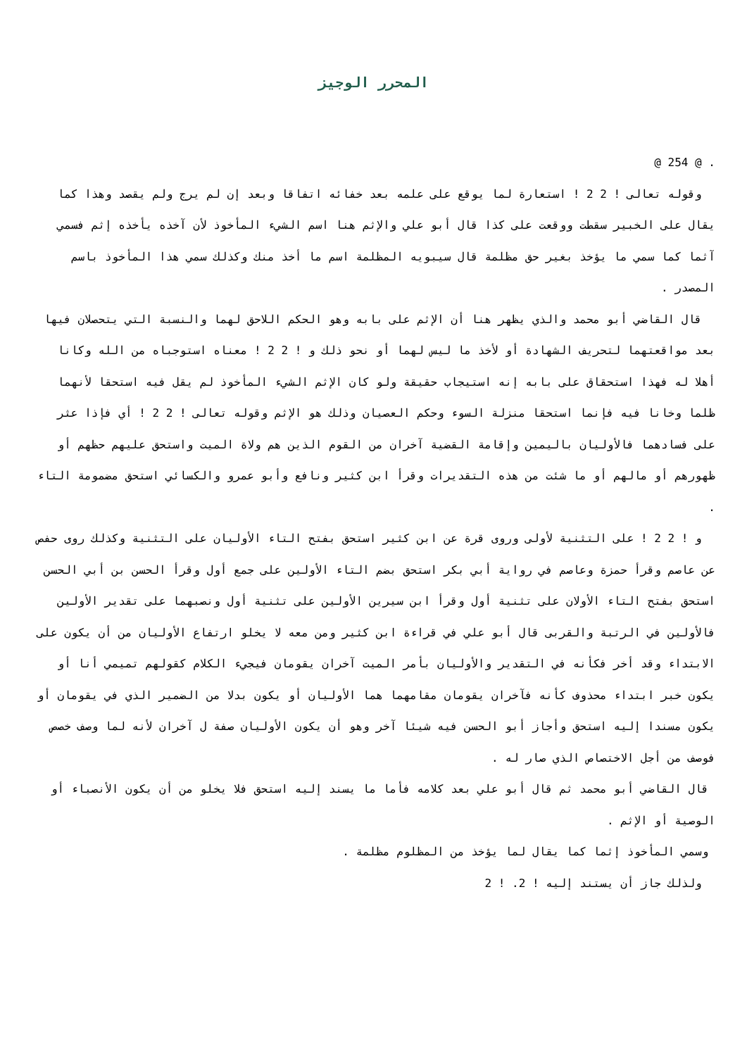المحرر الوجيز
. @ 254 @
وقوله تعالى ! 2 2 ! استعارة لما يوقع على علمه بعد خفائه اتفاقا وبعد إن لم يرج ولم يقصد وهذا كما يقال على الخبير سقطت ووقعت على كذا قال أبو علي والإثم هنا اسم الشيء المأخوذ لأن آخذه يأخذه إثم فسمي آثما كما سمي ما يؤخذ بغير حق مظلمة قال سيبويه المظلمة اسم ما أخذ منك وكذلك سمي هذا المأخوذ باسم المصدر .
قال القاضي أبو محمد والذي يظهر هنا أن الإثم على بابه وهو الحكم اللاحق لهما والنسبة التي يتحصلان فيها بعد مواقعتهما لتحريف الشهادة أو لأخذ ما ليس لهما أو نحو ذلك و ! 2 2 ! معناه استوجباه من الله وكانا أهلا له فهذا استحقاق على بابه إنه استيجاب حقيقة ولو كان الإثم الشيء المأخوذ لم يقل فيه استحقا لأنهما ظلما وخانا فيه فإنما استحقا منزلة السوء وحكم العصيان وذلك هو الإثم وقوله تعالى ! 2 2 ! أي فإذا عثر على فسادهما فالأوليان باليمين وإقامة القضية آخران من القوم الذين هم ولاة الميت واستحق عليهم حظهم أو ظهورهم أو مالهم أو ما شئت من هذه التقديرات وقرأ ابن كثير ونافع وأبو عمرو والكسائي استحق مضمومة التاء .
و ! 2 2 ! على التثنية لأولى وروى قرة عن ابن كثير استحق بفتح التاء الأوليان على التثنية وكذلك روى حفص عن عاصم وقرأ حمزة وعاصم في رواية أبي بكر استحق بضم التاء الأولين على جمع أول وقرأ الحسن بن أبي الحسن استحق بفتح التاء الأولان على تثنية أول وقرأ ابن سيرين الأولين على تثنية أول ونصبهما على تقدير الأولين فالأولين في الرتبة والقربى قال أبو علي في قراءة ابن كثير ومن معه لا يخلو ارتفاع الأوليان من أن يكون على الابتداء وقد أخر فكأنه في التقدير والأوليان بأمر الميت آخران يقومان فيجيء الكلام كقولهم تميمي أنا أو يكون خبر ابتداء محذوف كأنه فآخران يقومان مقامهما هما الأوليان أو يكون بدلا من الضمير الذي في يقومان أو يكون مسندا إليه استحق وأجاز أبو الحسن فيه شيئا آخر وهو أن يكون الأوليان صفة ل آخران لأنه لما وصف خصص فوصف من أجل الاختصاص الذي صار له .
قال القاضي أبو محمد ثم قال أبو علي بعد كلامه فأما ما يسند إليه استحق فلا يخلو من أن يكون الأنصباء أو الوصية أو الإثم .
وسمي المأخوذ إثما كما يقال لما يؤخذ من المظلوم مظلمة .
ولذلك جاز أن يستند إليه ! 2. ! 2